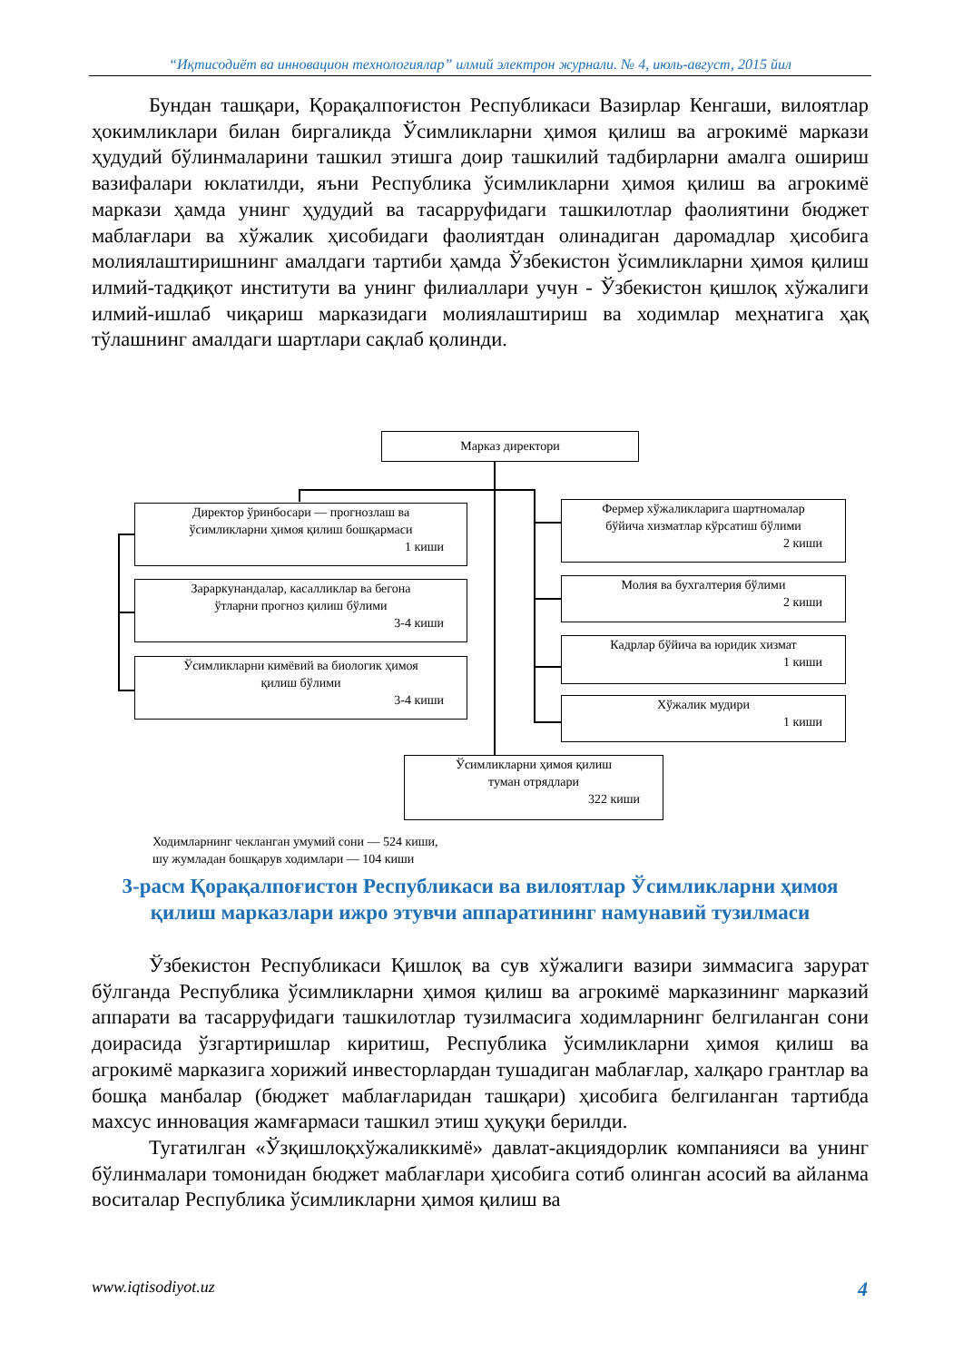“Иқтисодиёт ва инновацион технологиялар” илмий электрон журнали. № 4, июль-август, 2015 йил
Бундан ташқари, Қорақалпоғистон Республикаси Вазирлар Кенгаши, вилоятлар ҳокимликлари билан биргаликда Ўсимликларни ҳимоя қилиш ва агрокимё маркази ҳудудий бўлинмаларини ташкил этишга доир ташкилий тадбирларни амалга ошириш вазифалари юклатилди, яъни Республика ўсимликларни ҳимоя қилиш ва агрокимё маркази ҳамда унинг ҳудудий ва тасарруфидаги ташкилотлар фаолиятини бюджет маблағлари ва хўжалик ҳисобидаги фаолиятдан олинадиган даромадлар ҳисобига молиялаштиришнинг амалдаги тартиби ҳамда Ўзбекистон ўсимликларни ҳимоя қилиш илмий-тадқиқот институти ва унинг филиаллари учун - Ўзбекистон қишлоқ хўжалиги илмий-ишлаб чиқариш марказидаги молиялаштириш ва ходимлар меҳнатига ҳақ тўлашнинг амалдаги шартлари сақлаб қолинди.
Марказ директори
Директор ўринбосари — прогнозлаш ва
ўсимликларни ҳимоя қилиш бошқармаси
1 киши
Зараркунандалар, касалликлар ва бегона
ўтларни прогноз қилиш бўлими
3-4 киши
Ўсимликларни кимёвий ва биологик ҳимоя
қилиш бўлими
3-4 киши
Фермер хўжаликларига шартномалар
бўйича хизматлар кўрсатиш бўлими
2 киши
Молия ва бухгалтерия бўлими
2 киши
Кадрлар бўйича ва юридик хизмат
1 киши
Хўжалик мудири
1 киши
Ўсимликларни ҳимоя қилиш
туман отрядлари
322 киши
Ходимларнинг чекланган умумий сони — 524 киши,
шу жумладан бошқарув ходимлари — 104 киши
3-расм Қорақалпоғистон Республикаси ва вилоятлар Ўсимликларни ҳимоя қилиш марказлари ижро этувчи аппаратининг намунавий тузилмаси
Ўзбекистон Республикаси Қишлоқ ва сув хўжалиги вазири зиммасига зарурат бўлганда Республика ўсимликларни ҳимоя қилиш ва агрокимё марказининг марказий аппарати ва тасарруфидаги ташкилотлар тузилмасига ходимларнинг белгиланган сони доирасида ўзгартиришлар киритиш, Республика ўсимликларни ҳимоя қилиш ва агрокимё марказига хорижий инвесторлардан тушадиган маблағлар, халқаро грантлар ва бошқа манбалар (бюджет маблағларидан ташқари) ҳисобига белгиланган тартибда махсус инновация жамғармаси ташкил этиш ҳуқуқи берилди.
Тугатилган «Ўзқишлоқхўжаликкимё» давлат-акциядорлик компанияси ва унинг бўлинмалари томонидан бюджет маблағлари ҳисобига сотиб олинган асосий ва айланма воситалар Республика ўсимликларни ҳимоя қилиш ва
www.iqtisodiyot.uz 4